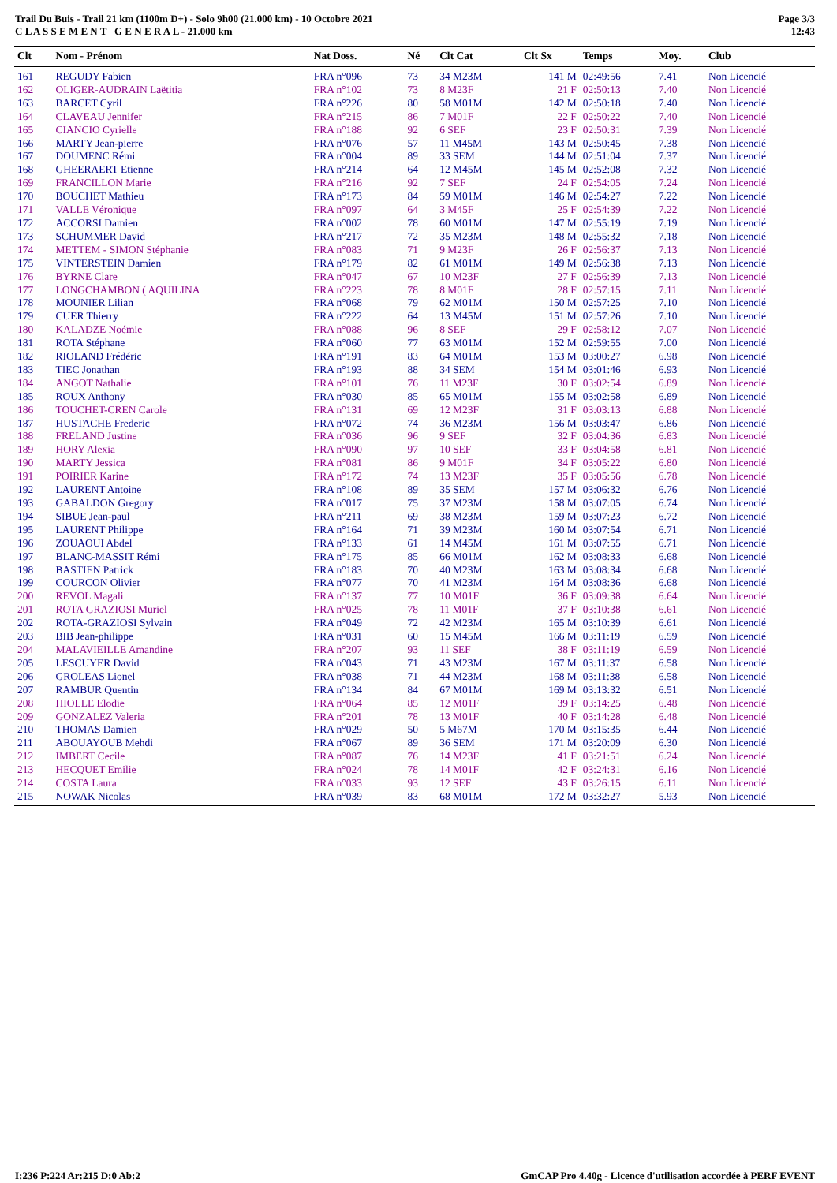Trail Du Buis - Trail 21 km (1100m D+) - Solo 9h00 (21.000 km) - 10 Octobre 2021
C L A S S E M E N T G E N E R A L - 21.000 km
Page 3/3
12:43
| Clt | Nom - Prénom | Nat Doss. | Né | Clt Cat | Clt Sx | Temps | Moy. | Club |
| --- | --- | --- | --- | --- | --- | --- | --- | --- |
| 161 | REGUDY Fabien | FRA n°096 | 73 | 34 M23M | 141 M | 02:49:56 | 7.41 | Non Licencié |
| 162 | OLIGER-AUDRAIN Laëtitia | FRA n°102 | 73 | 8 M23F | 21 F | 02:50:13 | 7.40 | Non Licencié |
| 163 | BARCET Cyril | FRA n°226 | 80 | 58 M01M | 142 M | 02:50:18 | 7.40 | Non Licencié |
| 164 | CLAVEAU Jennifer | FRA n°215 | 86 | 7 M01F | 22 F | 02:50:22 | 7.40 | Non Licencié |
| 165 | CIANCIO Cyrielle | FRA n°188 | 92 | 6 SEF | 23 F | 02:50:31 | 7.39 | Non Licencié |
| 166 | MARTY Jean-pierre | FRA n°076 | 57 | 11 M45M | 143 M | 02:50:45 | 7.38 | Non Licencié |
| 167 | DOUMENC Rémi | FRA n°004 | 89 | 33 SEM | 144 M | 02:51:04 | 7.37 | Non Licencié |
| 168 | GHEERAERT Etienne | FRA n°214 | 64 | 12 M45M | 145 M | 02:52:08 | 7.32 | Non Licencié |
| 169 | FRANCILLON Marie | FRA n°216 | 92 | 7 SEF | 24 F | 02:54:05 | 7.24 | Non Licencié |
| 170 | BOUCHET Mathieu | FRA n°173 | 84 | 59 M01M | 146 M | 02:54:27 | 7.22 | Non Licencié |
| 171 | VALLE Véronique | FRA n°097 | 64 | 3 M45F | 25 F | 02:54:39 | 7.22 | Non Licencié |
| 172 | ACCORSI Damien | FRA n°002 | 78 | 60 M01M | 147 M | 02:55:19 | 7.19 | Non Licencié |
| 173 | SCHUMMER David | FRA n°217 | 72 | 35 M23M | 148 M | 02:55:32 | 7.18 | Non Licencié |
| 174 | METTEM - SIMON Stéphanie | FRA n°083 | 71 | 9 M23F | 26 F | 02:56:37 | 7.13 | Non Licencié |
| 175 | VINTERSTEIN Damien | FRA n°179 | 82 | 61 M01M | 149 M | 02:56:38 | 7.13 | Non Licencié |
| 176 | BYRNE Clare | FRA n°047 | 67 | 10 M23F | 27 F | 02:56:39 | 7.13 | Non Licencié |
| 177 | LONGCHAMBON ( AQUILINA | FRA n°223 | 78 | 8 M01F | 28 F | 02:57:15 | 7.11 | Non Licencié |
| 178 | MOUNIER Lilian | FRA n°068 | 79 | 62 M01M | 150 M | 02:57:25 | 7.10 | Non Licencié |
| 179 | CUER Thierry | FRA n°222 | 64 | 13 M45M | 151 M | 02:57:26 | 7.10 | Non Licencié |
| 180 | KALADZE Noémie | FRA n°088 | 96 | 8 SEF | 29 F | 02:58:12 | 7.07 | Non Licencié |
| 181 | ROTA Stéphane | FRA n°060 | 77 | 63 M01M | 152 M | 02:59:55 | 7.00 | Non Licencié |
| 182 | RIOLAND Frédéric | FRA n°191 | 83 | 64 M01M | 153 M | 03:00:27 | 6.98 | Non Licencié |
| 183 | TIEC Jonathan | FRA n°193 | 88 | 34 SEM | 154 M | 03:01:46 | 6.93 | Non Licencié |
| 184 | ANGOT Nathalie | FRA n°101 | 76 | 11 M23F | 30 F | 03:02:54 | 6.89 | Non Licencié |
| 185 | ROUX Anthony | FRA n°030 | 85 | 65 M01M | 155 M | 03:02:58 | 6.89 | Non Licencié |
| 186 | TOUCHET-CREN Carole | FRA n°131 | 69 | 12 M23F | 31 F | 03:03:13 | 6.88 | Non Licencié |
| 187 | HUSTACHE Frederic | FRA n°072 | 74 | 36 M23M | 156 M | 03:03:47 | 6.86 | Non Licencié |
| 188 | FRELAND Justine | FRA n°036 | 96 | 9 SEF | 32 F | 03:04:36 | 6.83 | Non Licencié |
| 189 | HORY Alexia | FRA n°090 | 97 | 10 SEF | 33 F | 03:04:58 | 6.81 | Non Licencié |
| 190 | MARTY Jessica | FRA n°081 | 86 | 9 M01F | 34 F | 03:05:22 | 6.80 | Non Licencié |
| 191 | POIRIER Karine | FRA n°172 | 74 | 13 M23F | 35 F | 03:05:56 | 6.78 | Non Licencié |
| 192 | LAURENT Antoine | FRA n°108 | 89 | 35 SEM | 157 M | 03:06:32 | 6.76 | Non Licencié |
| 193 | GABALDON Gregory | FRA n°017 | 75 | 37 M23M | 158 M | 03:07:05 | 6.74 | Non Licencié |
| 194 | SIBUE Jean-paul | FRA n°211 | 69 | 38 M23M | 159 M | 03:07:23 | 6.72 | Non Licencié |
| 195 | LAURENT Philippe | FRA n°164 | 71 | 39 M23M | 160 M | 03:07:54 | 6.71 | Non Licencié |
| 196 | ZOUAOUI Abdel | FRA n°133 | 61 | 14 M45M | 161 M | 03:07:55 | 6.71 | Non Licencié |
| 197 | BLANC-MASSIT Rémi | FRA n°175 | 85 | 66 M01M | 162 M | 03:08:33 | 6.68 | Non Licencié |
| 198 | BASTIEN Patrick | FRA n°183 | 70 | 40 M23M | 163 M | 03:08:34 | 6.68 | Non Licencié |
| 199 | COURCON Olivier | FRA n°077 | 70 | 41 M23M | 164 M | 03:08:36 | 6.68 | Non Licencié |
| 200 | REVOL Magali | FRA n°137 | 77 | 10 M01F | 36 F | 03:09:38 | 6.64 | Non Licencié |
| 201 | ROTA GRAZIOSI Muriel | FRA n°025 | 78 | 11 M01F | 37 F | 03:10:38 | 6.61 | Non Licencié |
| 202 | ROTA-GRAZIOSI Sylvain | FRA n°049 | 72 | 42 M23M | 165 M | 03:10:39 | 6.61 | Non Licencié |
| 203 | BIB Jean-philippe | FRA n°031 | 60 | 15 M45M | 166 M | 03:11:19 | 6.59 | Non Licencié |
| 204 | MALAVIEILLE Amandine | FRA n°207 | 93 | 11 SEF | 38 F | 03:11:19 | 6.59 | Non Licencié |
| 205 | LESCUYER David | FRA n°043 | 71 | 43 M23M | 167 M | 03:11:37 | 6.58 | Non Licencié |
| 206 | GROLEAS Lionel | FRA n°038 | 71 | 44 M23M | 168 M | 03:11:38 | 6.58 | Non Licencié |
| 207 | RAMBUR Quentin | FRA n°134 | 84 | 67 M01M | 169 M | 03:13:32 | 6.51 | Non Licencié |
| 208 | HIOLLE Elodie | FRA n°064 | 85 | 12 M01F | 39 F | 03:14:25 | 6.48 | Non Licencié |
| 209 | GONZALEZ Valeria | FRA n°201 | 78 | 13 M01F | 40 F | 03:14:28 | 6.48 | Non Licencié |
| 210 | THOMAS Damien | FRA n°029 | 50 | 5 M67M | 170 M | 03:15:35 | 6.44 | Non Licencié |
| 211 | ABOUAYOUB Mehdi | FRA n°067 | 89 | 36 SEM | 171 M | 03:20:09 | 6.30 | Non Licencié |
| 212 | IMBERT Cecile | FRA n°087 | 76 | 14 M23F | 41 F | 03:21:51 | 6.24 | Non Licencié |
| 213 | HECQUET Emilie | FRA n°024 | 78 | 14 M01F | 42 F | 03:24:31 | 6.16 | Non Licencié |
| 214 | COSTA Laura | FRA n°033 | 93 | 12 SEF | 43 F | 03:26:15 | 6.11 | Non Licencié |
| 215 | NOWAK Nicolas | FRA n°039 | 83 | 68 M01M | 172 M | 03:32:27 | 5.93 | Non Licencié |
I:236 P:224 Ar:215 D:0 Ab:2 GmCAP Pro 4.40g - Licence d'utilisation accordée à PERF EVENT